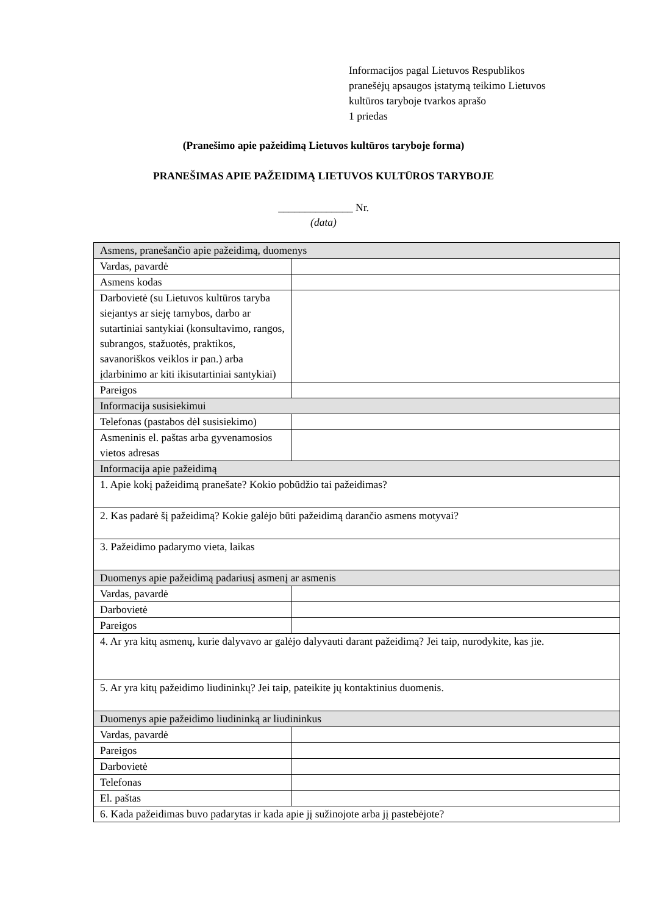Informacijos pagal Lietuvos Respublikos
pranešėjų apsaugos įstatymą teikimo Lietuvos
kultūros taryboje tvarkos aprašo
1 priedas
(Pranešimo apie pažeidimą Lietuvos kultūros taryboje forma)
PRANEŠIMAS APIE PAŽEIDIMĄ LIETUVOS KULTŪROS TARYBOJE
______________ Nr.
(data)
| Asmens, pranešančio apie pažeidimą, duomenys | |
| Vardas, pavardė | |
| Asmens kodas | |
| Darbovietė (su Lietuvos kultūros taryba siejantys ar sieję tarnybos, darbo ar sutartiniai santykiai (konsultavimo, rangos, subrangos, stažuotės, praktikos, savanoriškos veiklos ir pan.) arba įdarbinimo ar kiti ikisutartiniai santykiai) | |
| Pareigos | |
| Informacija susisiekimui | |
| Telefonas (pastabos dėl susisiekimo) | |
| Asmeninis el. paštas arba gyvenamosios vietos adresas | |
| Informacija apie pažeidimą | |
| 1. Apie kokį pažeidimą pranešate? Kokio pobūdžio tai pažeidimas? | |
| 2. Kas padarė šį pažeidimą? Kokie galėjo būti pažeidimą darančio asmens motyvai? | |
| 3. Pažeidimo padarymo vieta, laikas | |
| Duomenys apie pažeidimą padariusį asmenį ar asmenis | |
| Vardas, pavardė | |
| Darbovietė | |
| Pareigos | |
| 4. Ar yra kitų asmenų, kurie dalyvavo ar galėjo dalyvauti darant pažeidimą? Jei taip, nurodykite, kas jie. | |
| 5. Ar yra kitų pažeidimo liudininkų? Jei taip, pateikite jų kontaktinius duomenis. | |
| Duomenys apie pažeidimo liudininką ar liudininkus | |
| Vardas, pavardė | |
| Pareigos | |
| Darbovietė | |
| Telefonas | |
| El. paštas | |
| 6. Kada pažeidimas buvo padarytas ir kada apie jį sužinojote arba jį pastebėjote? | |